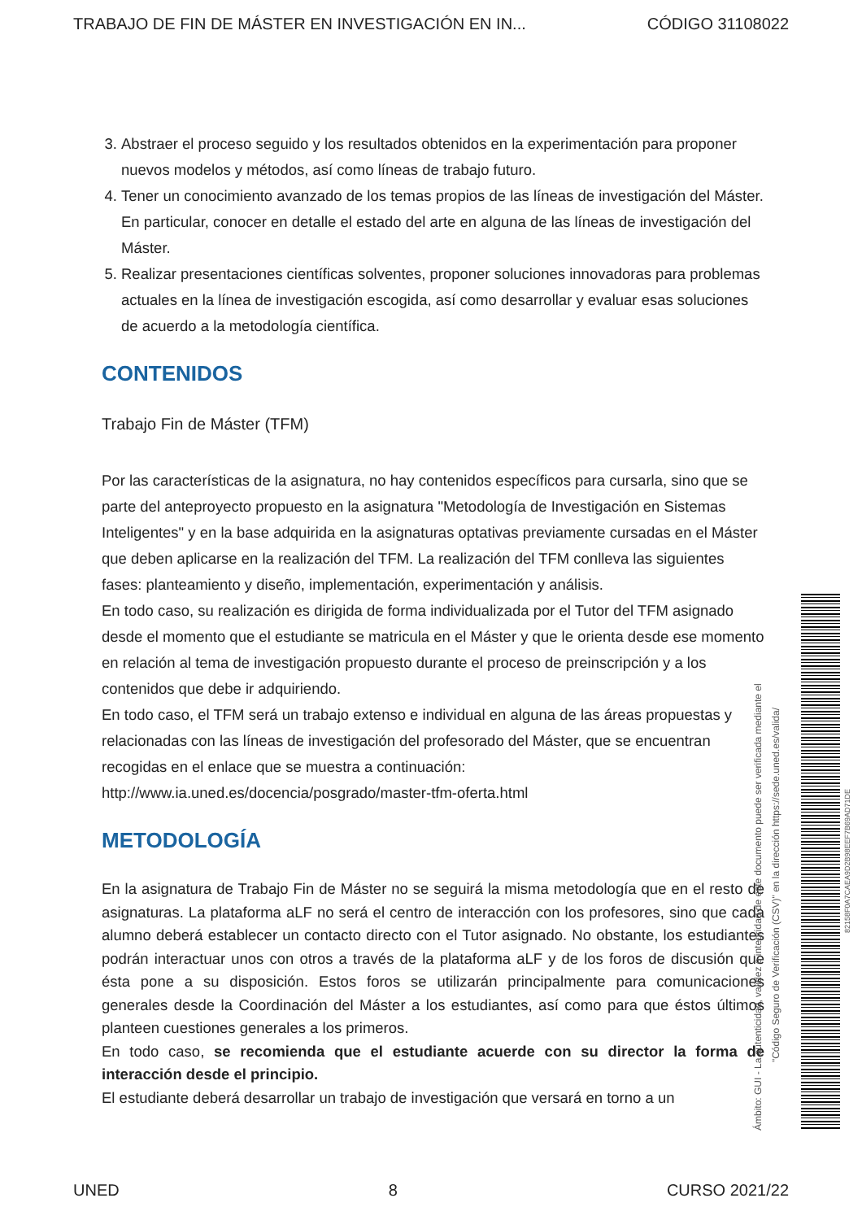TRABAJO DE FIN DE MÁSTER EN INVESTIGACIÓN EN IN... CÓDIGO 31108022
3. Abstraer el proceso seguido y los resultados obtenidos en la experimentación para proponer nuevos modelos y métodos, así como líneas de trabajo futuro.
4. Tener un conocimiento avanzado de los temas propios de las líneas de investigación del Máster. En particular, conocer en detalle el estado del arte en alguna de las líneas de investigación del Máster.
5. Realizar presentaciones científicas solventes, proponer soluciones innovadoras para problemas actuales en la línea de investigación escogida, así como desarrollar y evaluar esas soluciones de acuerdo a la metodología científica.
CONTENIDOS
Trabajo Fin de Máster (TFM)
Por las características de la asignatura, no hay contenidos específicos para cursarla, sino que se parte del anteproyecto propuesto en la asignatura "Metodología de Investigación en Sistemas Inteligentes" y en la base adquirida en la asignaturas optativas previamente cursadas en el Máster que deben aplicarse en la realización del TFM. La realización del TFM conlleva las siguientes fases: planteamiento y diseño, implementación, experimentación y análisis.
En todo caso, su realización es dirigida de forma individualizada por el Tutor del TFM asignado desde el momento que el estudiante se matricula en el Máster y que le orienta desde ese momento en relación al tema de investigación propuesto durante el proceso de preinscripción y a los contenidos que debe ir adquiriendo.
En todo caso, el TFM será un trabajo extenso e individual en alguna de las áreas propuestas y relacionadas con las líneas de investigación del profesorado del Máster, que se encuentran recogidas en el enlace que se muestra a continuación:
http://www.ia.uned.es/docencia/posgrado/master-tfm-oferta.html
METODOLOGÍA
En la asignatura de Trabajo Fin de Máster no se seguirá la misma metodología que en el resto de asignaturas. La plataforma aLF no será el centro de interacción con los profesores, sino que cada alumno deberá establecer un contacto directo con el Tutor asignado. No obstante, los estudiantes podrán interactuar unos con otros a través de la plataforma aLF y de los foros de discusión que ésta pone a su disposición. Estos foros se utilizarán principalmente para comunicaciones generales desde la Coordinación del Máster a los estudiantes, así como para que éstos últimos planteen cuestiones generales a los primeros.
En todo caso, se recomienda que el estudiante acuerde con su director la forma de interacción desde el principio.
El estudiante deberá desarrollar un trabajo de investigación que versará en torno a un
Ámbito: GUI - La autenticidad, validez e integridad de este documento puede ser verificada mediante el
"Código Seguro de Verificación (CSV)" en la dirección https://sede.uned.es/valida/
82158F0A7CAEA9D2B98EEF7B69AD71DE
UNED 8 CURSO 2021/22